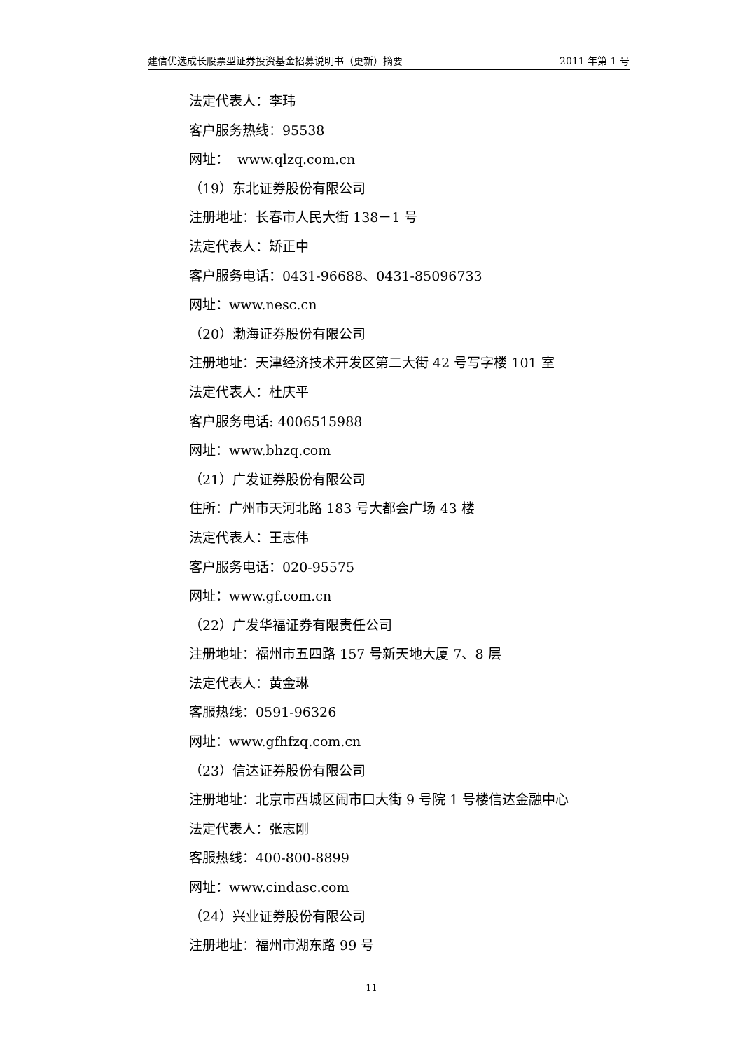建信优选成长股票型证券投资基金招募说明书（更新）摘要 2011 年第 1 号
法定代表人：李玮
客户服务热线：95538
网址： www.qlzq.com.cn
（19）东北证券股份有限公司
注册地址：长春市人民大街 138－1 号
法定代表人：矫正中
客户服务电话：0431-96688、0431-85096733
网址：www.nesc.cn
（20）渤海证券股份有限公司
注册地址：天津经济技术开发区第二大街 42 号写字楼 101 室
法定代表人：杜庆平
客户服务电话: 4006515988
网址：www.bhzq.com
（21）广发证券股份有限公司
住所：广州市天河北路 183 号大都会广场 43 楼
法定代表人：王志伟
客户服务电话：020-95575
网址：www.gf.com.cn
（22）广发华福证券有限责任公司
注册地址：福州市五四路 157 号新天地大厦 7、8 层
法定代表人：黄金琳
客服热线：0591-96326
网址：www.gfhfzq.com.cn
（23）信达证券股份有限公司
注册地址：北京市西城区闹市口大街 9 号院 1 号楼信达金融中心
法定代表人：张志刚
客服热线：400-800-8899
网址：www.cindasc.com
（24）兴业证券股份有限公司
注册地址：福州市湖东路 99 号
11